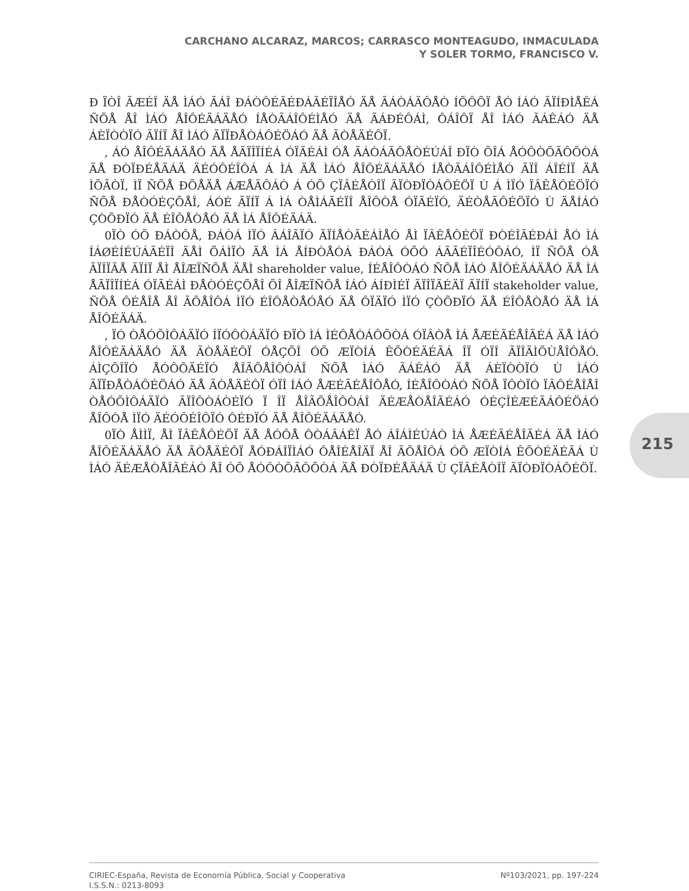CARCHANO ALCARAZ, MARCOS; CARRASCO MONTEAGUDO, INMACULADA
Y SOLER TORMO, FRANCISCO V.
Ð ÏÒÎ ÃÆÉÎ ÄÅ ÌÁÓ ÃÁÎ ÐÁÒÔÉÃÉÐÁÃÉÏÎÅÓ ÄÅ ÃÁÒÁÃÔÅÒ ÍÕÔÕÏ ÅÓ ÍÁÓ ÃÏÍÐÌÅÊÁ ÑÕÅ ÅÎ ÌÁÓ ÅÎÔÉÄÁÄÅÓ ÍÅÒÃÁÎÔÉÌÅÓ ÄÅ ÃÁÐÉÔÁÌ, ÔÁÎÔÏ ÅÎ ÌÁÓ ÃÁÊÁÓ ÄÅ ÁÈÏÒÒÏÓ ÃÏÍÏ ÅÎ ÌÁÓ ÃÏÏÐÅÒÁÔÉÖÁÓ ÄÅ ÃÒÅÄÉÔÏ.
, ÁÓ ÅÎÔÉÄÁÄÅÓ ÄÅ ÅÃÏÎÏÍÉÁ ÓÏÃÉÁÌ ÓÅ ÃÁÒÁÃÔÅÒÉÚÁÎ ÐÏÒ ÕÎÁ ÅÓÔÒÕÃÔÕÒÁ ÄÅ ÐÒÏÐÉÅÄÁÄ ÄÉÓÔÉÎÔÁ Á ÌÁ ÄÅ ÌÁÓ ÅÎÔÉÄÁÄÅÓ ÍÅÒÃÁÎÔÉÌÅÓ ÃÏÎ ÁÎÉÍÏ ÄÅ ÌÕÃÒÏ, ÌÏ ÑÕÅ ÐÕÅÄÅ ÁÆÅÃÔÁÒ Á ÓÕ ÇÏÂÉÅÒÎÏ ÃÏÒÐÏÒÁÔÉÖÏ Ù Á ÌÏÓ ÏÂÊÅÔÉÖÏÓ ÑÕÅ ÐÅÒÓÉÇÕÅÎ, ÁÓÉ ÃÏÍÏ Á ÌÁ ÒÅÌÁÃÉÏÎ ÅÎÔÒÅ ÓÏÃÉÏÓ, ÄÉÒÅÃÔÉÖÏÓ Ù ÄÅÍÁÓ ÇÒÕÐÏÓ ÄÅ ÉÎÔÅÒÅÓ ÄÅ ÌÁ ÅÎÔÉÄÁÄ.
0ÏÒ ÓÕ ÐÁÒÔÅ, ÐÁÒÁ ÌÏÓ ÂÁÎÃÏÓ ÃÏÍÅÒÃÉÁÌÅÓ ÅÌ ÏÂÊÅÔÉÖÏ ÐÒÉÎÃÉÐÁÌ ÅÓ ÌÁ ÍÁØÉÍÉÚÁÃÉÏÎ ÄÅÌ ÖÁÌÏÒ ÄÅ ÌÁ ÅÍÐÒÅÓÁ ÐÁÒÁ ÓÕÓ ÁÃÃÉÏÎÉÓÔÁÓ, ÌÏ ÑÕÅ ÓÅ ÃÏÎÏÃÅ ÃÏÍÏ ÅÌ ÅÎÆÏÑÕÅ ÄÅÌ shareholder value, ÍÉÅÎÔÒÁÓ ÑÕÅ ÌÁÓ ÅÎÔÉÄÁÄÅÓ ÄÅ ÌÁ ÅÃÏÎÏÍÉÁ ÓÏÃÉÁÌ ÐÅÒÓÉÇÕÅÎ ÕÎ ÅÎÆÏÑÕÅ ÍÁÓ ÁÍÐÌÉÏ ÃÏÎÏÃÉÄÏ ÃÏÍÏ stakeholder value, ÑÕÅ ÔÉÅÎÅ ÅÎ ÃÕÅÎÔÁ ÌÏÓ ÉÎÔÅÒÅÓÅÓ ÄÅ ÔÏÄÏÓ ÌÏÓ ÇÒÕÐÏÓ ÄÅ ÉÎÔÅÒÅÓ ÄÅ ÌÁ ÅÎÔÉÄÁÄ.
, ÏÓ ÒÅÓÕÌÔÁÄÏÓ ÍÏÓÔÒÁÄÏÓ ÐÏÒ ÌÁ ÌÉÔÅÒÁÔÕÒÁ ÓÏÂÒÅ ÌÁ ÅÆÉÃÉÅÎÃÉÁ ÄÅ ÌÁÓ ÅÎÔÉÄÁÄÅÓ ÄÅ ÃÒÅÄÉÔÏ ÓÅÇÕÎ ÓÕ ÆÏÒÍÁ ÊÕÒÉÄÉÃÁ ÎÏ ÓÏÎ ÃÏÎÃÌÕÙÅÎÔÅÓ. ÁÌÇÕÎÏÓ ÅÓÔÕÄÉÏÓ ÅÎÃÕÅÎÔÒÁÎ ÑÕÅ ÌÁÓ ÃÁÊÁÓ ÄÅ ÁÈÏÒÒÏÓ Ù ÌÁÓ ÃÏÏÐÅÒÁÔÉÖÁÓ ÄÅ ÃÒÅÄÉÔÏ ÓÏÎ ÍÁÓ ÅÆÉÃÉÅÎÔÅÓ, ÍÉÅÎÔÒÁÓ ÑÕÅ ÏÔÒÏÓ ÏÂÔÉÅÎÅÎ ÒÅÓÕÌÔÁÄÏÓ ÃÏÎÔÒÁÒÉÏÓ Ï ÎÏ ÅÎÃÕÅÎÔÒÁÎ ÄÉÆÅÒÅÎÃÉÁÓ ÓÉÇÎÉÆÉÃÁÔÉÖÁÓ ÅÎÔÒÅ ÌÏÓ ÄÉÓÔÉÎÔÏÓ ÔÉÐÏÓ ÄÅ ÅÎÔÉÄÁÄÅÓ.
0ÏÒ ÅÌÌÏ, ÅÌ ÏÂÊÅÔÉÖÏ ÄÅ ÅÓÔÅ ÔÒÁÂÁÊÏ ÅÓ ÁÎÁÌÉÚÁÒ ÌÁ ÅÆÉÃÉÅÎÃÉÁ ÄÅ ÌÁÓ ÅÎÔÉÄÁÄÅÓ ÄÅ ÃÒÅÄÉÔÏ ÅÓÐÁÎÏÌÁÓ ÔÅÎÉÅÎÄÏ ÅÎ ÃÕÅÎÔÁ ÓÕ ÆÏÒÍÁ ÊÕÒÉÄÉÃÁ Ù ÌÁÓ ÄÉÆÅÒÅÎÃÉÁÓ ÅÎ ÓÕ ÅÓÔÒÕÃÔÕÒÁ ÄÅ ÐÒÏÐÉÅÄÁÄ Ù ÇÏÂÉÅÒÎÏ ÃÏÒÐÏÒÁÔÉÖÏ.
215
CIRIEC-España, Revista de Economía Pública, Social y Cooperativa
I.S.S.N.: 0213-8093
Nº103/2021, pp. 197-224